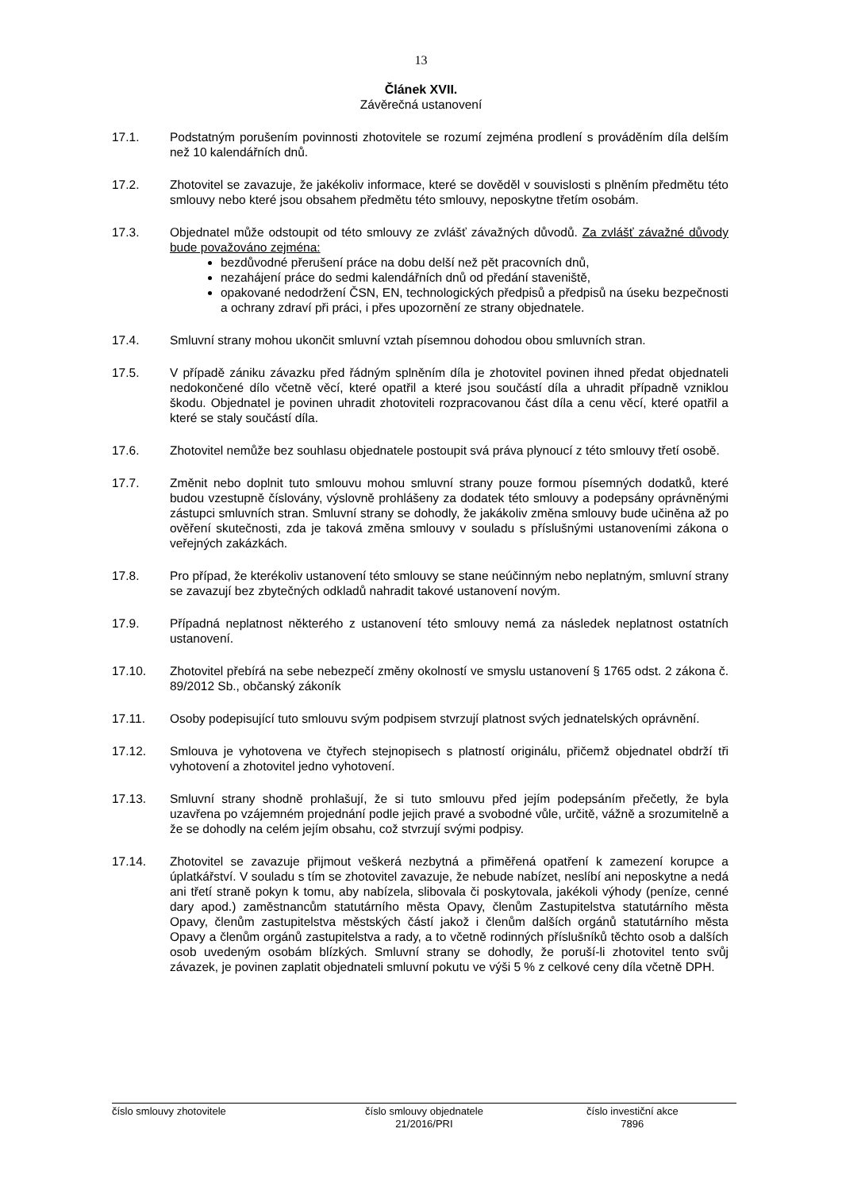13
Článek XVII.
Závěrečná ustanovení
17.1. Podstatným porušením povinnosti zhotovitele se rozumí zejména prodlení s prováděním díla delším než 10 kalendářních dnů.
17.2. Zhotovitel se zavazuje, že jakékoliv informace, které se dověděl v souvislosti s plněním předmětu této smlouvy nebo které jsou obsahem předmětu této smlouvy, neposkytne třetím osobám.
17.3. Objednatel může odstoupit od této smlouvy ze zvlášť závažných důvodů. Za zvlášť závažné důvody bude považováno zejména:
bezdůvodné přerušení práce na dobu delší než pět pracovních dnů,
nezahájení práce do sedmi kalendářních dnů od předání staveniště,
opakované nedodržení ČSN, EN, technologických předpisů a předpisů na úseku bezpečnosti a ochrany zdraví při práci, i přes upozornění ze strany objednatele.
17.4. Smluvní strany mohou ukončit smluvní vztah písemnou dohodou obou smluvních stran.
17.5. V případě zániku závazku před řádným splněním díla je zhotovitel povinen ihned předat objednateli nedokončené dílo včetně věcí, které opatřil a které jsou součástí díla a uhradit případně vzniklou škodu. Objednatel je povinen uhradit zhotoviteli rozpracovanou část díla a cenu věcí, které opatřil a které se staly součástí díla.
17.6. Zhotovitel nemůže bez souhlasu objednatele postoupit svá práva plynoucí z této smlouvy třetí osobě.
17.7. Změnit nebo doplnit tuto smlouvu mohou smluvní strany pouze formou písemných dodatků, které budou vzestupně číslovány, výslovně prohlášeny za dodatek této smlouvy a podepsány oprávněnými zástupci smluvních stran. Smluvní strany se dohodly, že jakákoliv změna smlouvy bude učiněna až po ověření skutečnosti, zda je taková změna smlouvy v souladu s příslušnými ustanoveními zákona o veřejných zakázkách.
17.8. Pro případ, že kterékoliv ustanovení této smlouvy se stane neúčinným nebo neplatným, smluvní strany se zavazují bez zbytečných odkladů nahradit takové ustanovení novým.
17.9. Případná neplatnost některého z ustanovení této smlouvy nemá za následek neplatnost ostatních ustanovení.
17.10. Zhotovitel přebírá na sebe nebezpečí změny okolností ve smyslu ustanovení § 1765 odst. 2 zákona č. 89/2012 Sb., občanský zákoník
17.11. Osoby podepisující tuto smlouvu svým podpisem stvrzují platnost svých jednatelských oprávnění.
17.12. Smlouva je vyhotovena ve čtyřech stejnopisech s platností originálu, přičemž objednatel obdrží tři vyhotovení a zhotovitel jedno vyhotovení.
17.13. Smluvní strany shodně prohlašují, že si tuto smlouvu před jejím podepsáním přečetly, že byla uzavřena po vzájemném projednání podle jejich pravé a svobodné vůle, určitě, vážně a srozumitelně a že se dohodly na celém jejím obsahu, což stvrzují svými podpisy.
17.14. Zhotovitel se zavazuje přijmout veškerá nezbytná a přiměřená opatření k zamezení korupce a úplatkářství. V souladu s tím se zhotovitel zavazuje, že nebude nabízet, neslíbí ani neposkytne a nedá ani třetí straně pokyn k tomu, aby nabízela, slibovala či poskytovala, jakékoli výhody (peníze, cenné dary apod.) zaměstnancům statutárního města Opavy, členům Zastupitelstva statutárního města Opavy, členům zastupitelstva městských částí jakož i členům dalších orgánů statutárního města Opavy a členům orgánů zastupitelstva a rady, a to včetně rodinných příslušníků těchto osob a dalších osob uvedeným osobám blízkých. Smluvní strany se dohodly, že poruší-li zhotovitel tento svůj závazek, je povinen zaplatit objednateli smluvní pokutu ve výši 5 % z celkové ceny díla včetně DPH.
číslo smlouvy zhotovitele číslo smlouvy objednatele
21/2016/PRI
číslo investiční akce
7896